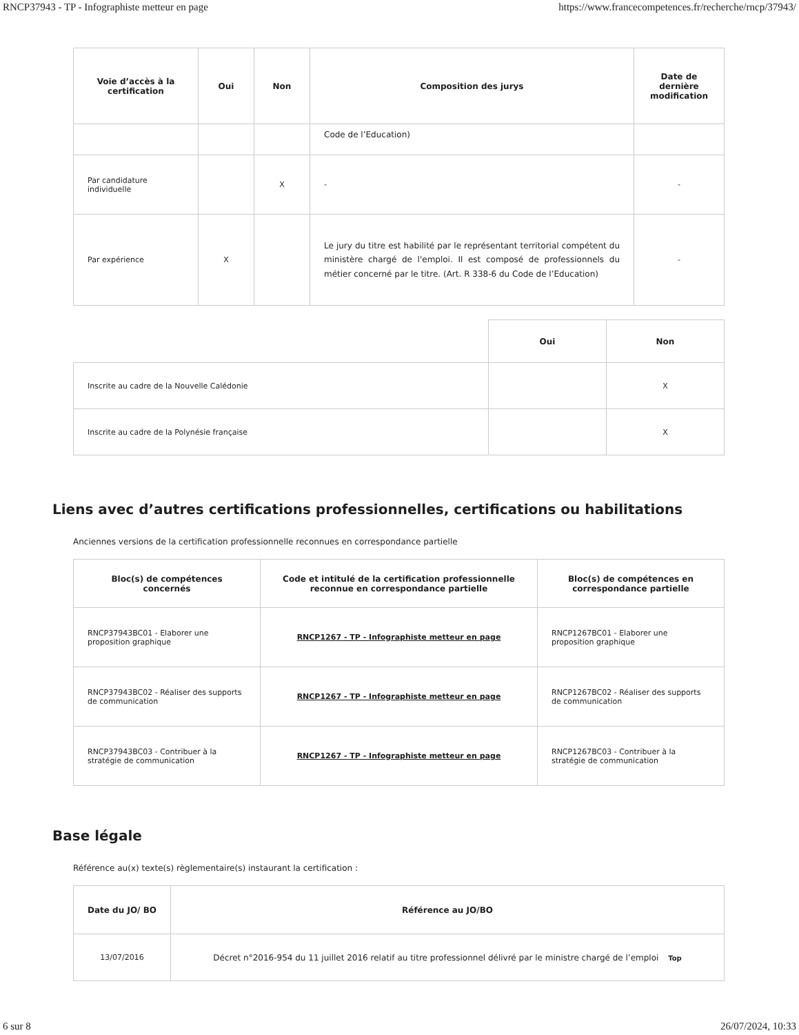RNCP37943 - TP - Infographiste metteur en page https://www.francecompetences.fr/recherche/rncp/37943/
| Voie d’accès à la certification | Oui | Non | Composition des jurys | Date de dernière modification |
| --- | --- | --- | --- | --- |
| | | | Code de l’Education) | |
| Par candidature individuelle | | X | - | - |
| Par expérience | X | | Le jury du titre est habilité par le représentant territorial compétent du ministère chargé de l'emploi. Il est composé de professionnels du métier concerné par le titre. (Art. R 338-6 du Code de l’Education) | - |
| | Oui | Non |
| --- | --- | --- |
| Inscrite au cadre de la Nouvelle Calédonie | | X |
| Inscrite au cadre de la Polynésie française | | X |
Liens avec d’autres certifications professionnelles, certifications ou habilitations
Anciennes versions de la certification professionnelle reconnues en correspondance partielle
| Bloc(s) de compétences concernés | Code et intitulé de la certification professionnelle reconnue en correspondance partielle | Bloc(s) de compétences en correspondance partielle |
| --- | --- | --- |
| RNCP37943BC01 - Elaborer une proposition graphique | RNCP1267 - TP - Infographiste metteur en page | RNCP1267BC01 - Elaborer une proposition graphique |
| RNCP37943BC02 - Réaliser des supports de communication | RNCP1267 - TP - Infographiste metteur en page | RNCP1267BC02 - Réaliser des supports de communication |
| RNCP37943BC03 - Contribuer à la stratégie de communication | RNCP1267 - TP - Infographiste metteur en page | RNCP1267BC03 - Contribuer à la stratégie de communication |
Base légale
Référence au(x) texte(s) règlementaire(s) instaurant la certification :
| Date du JO/ BO | Référence au JO/BO |
| --- | --- |
| 13/07/2016 | Décret n°2016-954 du 11 juillet 2016 relatif au titre professionnel délivré par le ministre chargé de l’emploi Top |
6 sur 8 26/07/2024, 10:33